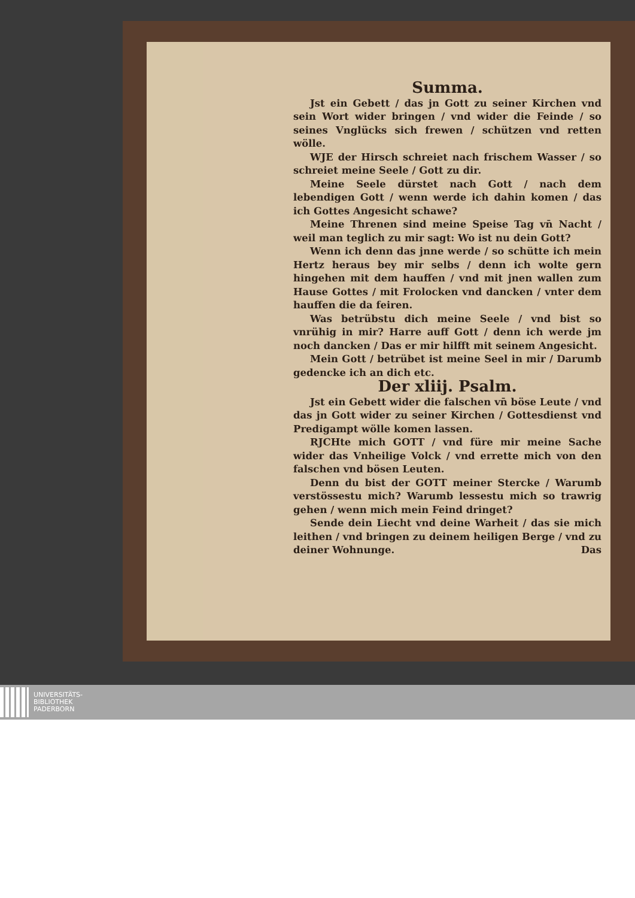Summa.
Jst ein Gebett / das jn Gott zu seiner Kirchen vnd sein Wort wider bringen / vnd wider die Feinde / so seines Vnglücks sich frewen / schützen vnd retten wölle.
WJE der Hirsch schreiet nach frischem Wasser / so schreiet meine Seele / Gott zu dir.
Meine Seele dürstet nach Gott / nach dem lebendigen Gott / wenn werde ich dahin komen / das ich Gottes Angesicht schawe?
Meine Threnen sind meine Speise Tag vn̄ Nacht / weil man teglich zu mir sagt: Wo ist nu dein Gott?
Wenn ich denn das jnne werde / so schütte ich mein Hertz heraus bey mir selbs / denn ich wolte gern hingehen mit dem hauffen / vnd mit jnen wallen zum Hause Gottes / mit Frolocken vnd dancken / vnter dem hauffen die da feiren.
Was betrübstu dich meine Seele / vnd bist so vnrühig in mir? Harre auff Gott / denn ich werde jm noch dancken / Das er mir hilfft mit seinem Angesicht.
Mein Gott / betrübet ist meine Seel in mir / Darumb gedencke ich an dich etc.
Der xliij. Psalm.
Jst ein Gebett wider die falschen vn̄ böse Leute / vnd das jn Gott wider zu seiner Kirchen / Gottesdienst vnd Predigampt wölle komen lassen.
RJCHte mich GOTT / vnd füre mir meine Sache wider das Vnheilige Volck / vnd errette mich von den falschen vnd bösen Leuten.
Denn du bist der GOTT meiner Stercke / Warumb verstössestu mich? Warumb lessestu mich so trawrig gehen / wenn mich mein Feind dringet?
Sende dein Liecht vnd deine Warheit / das sie mich leithen / vnd bringen zu deinem heiligen Berge / vnd zu deiner Wohnunge. Das
UNIVERSITÄTS-
BIBLIOTHEK
PADERBORN